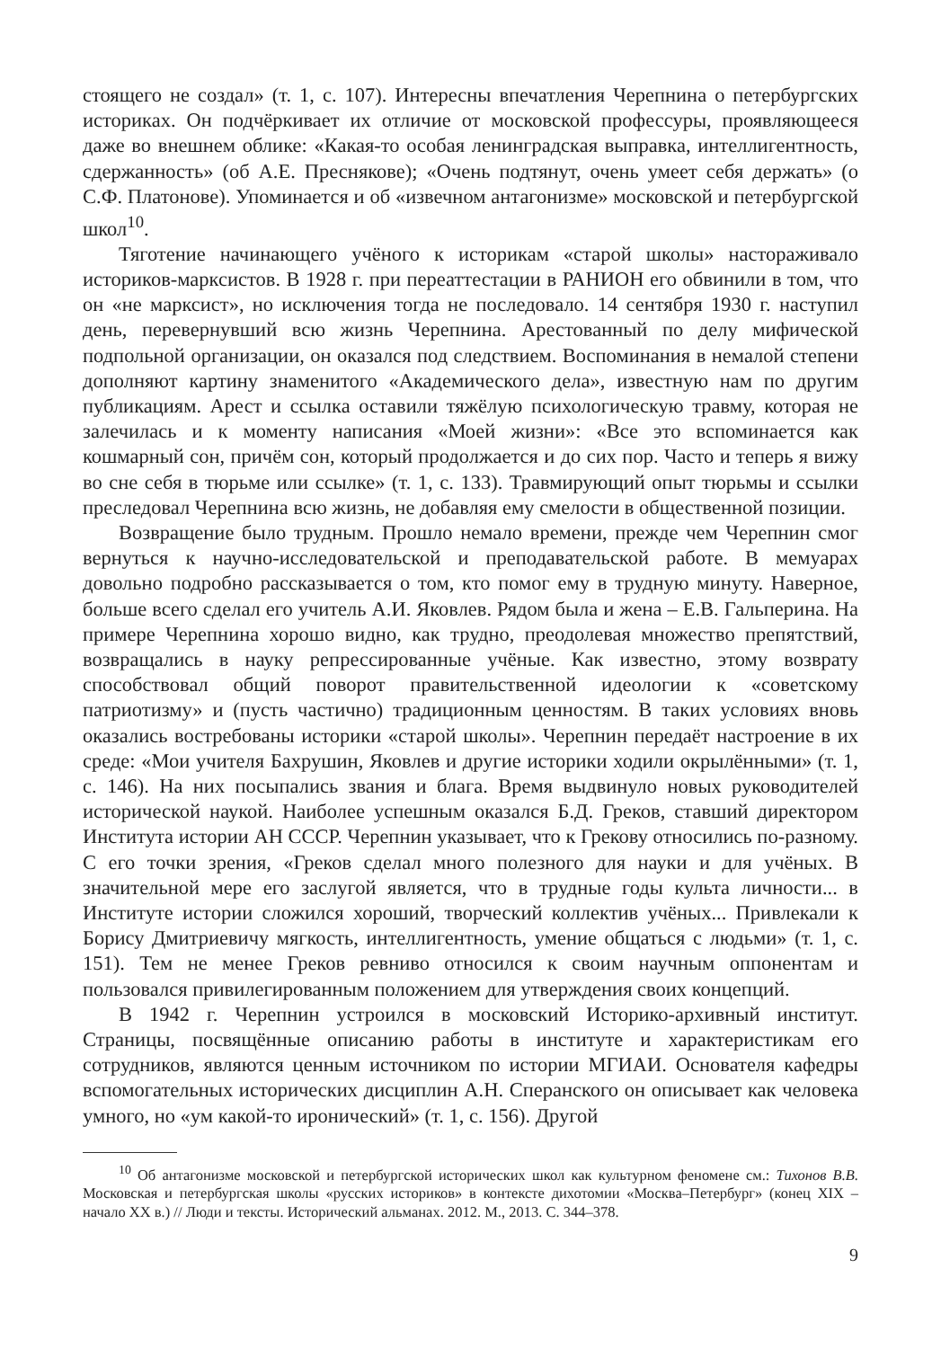стоящего не создал» (т. 1, с. 107). Интересны впечатления Черепнина о петербургских историках. Он подчёркивает их отличие от московской профессуры, проявляющееся даже во внешнем облике: «Какая-то особая ленинградская выправка, интеллигентность, сдержанность» (об А.Е. Преснякове); «Очень подтянут, очень умеет себя держать» (о С.Ф. Платонове). Упоминается и об «извечном антагонизме» московской и петербургской школ<sup>10</sup>.
Тяготение начинающего учёного к историкам «старой школы» настораживало историков-марксистов. В 1928 г. при переаттестации в РАНИОН его обвинили в том, что он «не марксист», но исключения тогда не последовало. 14 сентября 1930 г. наступил день, перевернувший всю жизнь Черепнина. Арестованный по делу мифической подпольной организации, он оказался под следствием. Воспоминания в немалой степени дополняют картину знаменитого «Академического дела», известную нам по другим публикациям. Арест и ссылка оставили тяжёлую психологическую травму, которая не залечилась и к моменту написания «Моей жизни»: «Все это вспоминается как кошмарный сон, причём сон, который продолжается и до сих пор. Часто и теперь я вижу во сне себя в тюрьме или ссылке» (т. 1, с. 133). Травмирующий опыт тюрьмы и ссылки преследовал Черепнина всю жизнь, не добавляя ему смелости в общественной позиции.
Возвращение было трудным. Прошло немало времени, прежде чем Черепнин смог вернуться к научно-исследовательской и преподавательской работе. В мемуарах довольно подробно рассказывается о том, кто помог ему в трудную минуту. Наверное, больше всего сделал его учитель А.И. Яковлев. Рядом была и жена – Е.В. Гальперина. На примере Черепнина хорошо видно, как трудно, преодолевая множество препятствий, возвращались в науку репрессированные учёные. Как известно, этому возврату способствовал общий поворот правительственной идеологии к «советскому патриотизму» и (пусть частично) традиционным ценностям. В таких условиях вновь оказались востребованы историки «старой школы». Черепнин передаёт настроение в их среде: «Мои учителя Бахрушин, Яковлев и другие историки ходили окрылёнными» (т. 1, с. 146). На них посыпались звания и блага. Время выдвинуло новых руководителей исторической наукой. Наиболее успешным оказался Б.Д. Греков, ставший директором Института истории АН СССР. Черепнин указывает, что к Грекову относились по-разному. С его точки зрения, «Греков сделал много полезного для науки и для учёных. В значительной мере его заслугой является, что в трудные годы культа личности... в Институте истории сложился хороший, творческий коллектив учёных... Привлекали к Борису Дмитриевичу мягкость, интеллигентность, умение общаться с людьми» (т. 1, с. 151). Тем не менее Греков ревниво относился к своим научным оппонентам и пользовался привилегированным положением для утверждения своих концепций.
В 1942 г. Черепнин устроился в московский Историко-архивный институт. Страницы, посвящённые описанию работы в институте и характеристикам его сотрудников, являются ценным источником по истории МГИАИ. Основателя кафедры вспомогательных исторических дисциплин А.Н. Сперанского он описывает как человека умного, но «ум какой-то иронический» (т. 1, с. 156). Другой
<sup>10</sup> Об антагонизме московской и петербургской исторических школ как культурном феномене см.: Тихонов В.В. Московская и петербургская школы «русских историков» в контексте дихотомии «Москва–Петербург» (конец XIX – начало XX в.) // Люди и тексты. Исторический альманах. 2012. М., 2013. С. 344–378.
9